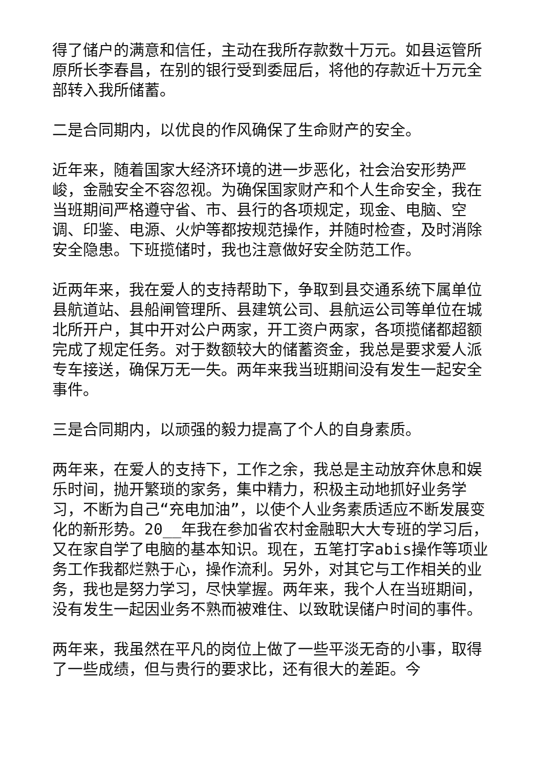得了储户的满意和信任，主动在我所存款数十万元。如县运管所原所长李春昌，在别的银行受到委屈后，将他的存款近十万元全部转入我所储蓄。
二是合同期内，以优良的作风确保了生命财产的安全。
近年来，随着国家大经济环境的进一步恶化，社会治安形势严峻，金融安全不容忽视。为确保国家财产和个人生命安全，我在当班期间严格遵守省、市、县行的各项规定，现金、电脑、空调、印鉴、电源、火炉等都按规范操作，并随时检查，及时消除安全隐患。下班揽储时，我也注意做好安全防范工作。
近两年来，我在爱人的支持帮助下，争取到县交通系统下属单位县航道站、县船闸管理所、县建筑公司、县航运公司等单位在城北所开户，其中开对公户两家，开工资户两家，各项揽储都超额完成了规定任务。对于数额较大的储蓄资金，我总是要求爱人派专车接送，确保万无一失。两年来我当班期间没有发生一起安全事件。
三是合同期内，以顽强的毅力提高了个人的自身素质。
两年来，在爱人的支持下，工作之余，我总是主动放弃休息和娱乐时间，抛开繁琐的家务，集中精力，积极主动地抓好业务学习，不断为自己“充电加油”，以使个人业务素质适应不断发展变化的新形势。20__年我在参加省农村金融职大大专班的学习后，又在家自学了电脑的基本知识。现在，五笔打字abis操作等项业务工作我都烂熟于心，操作流利。另外，对其它与工作相关的业务，我也是努力学习，尽快掌握。两年来，我个人在当班期间，没有发生一起因业务不熟而被难住、以致耽误储户时间的事件。
两年来，我虽然在平凡的岗位上做了一些平淡无奇的小事，取得了一些成绩，但与贵行的要求比，还有很大的差距。今